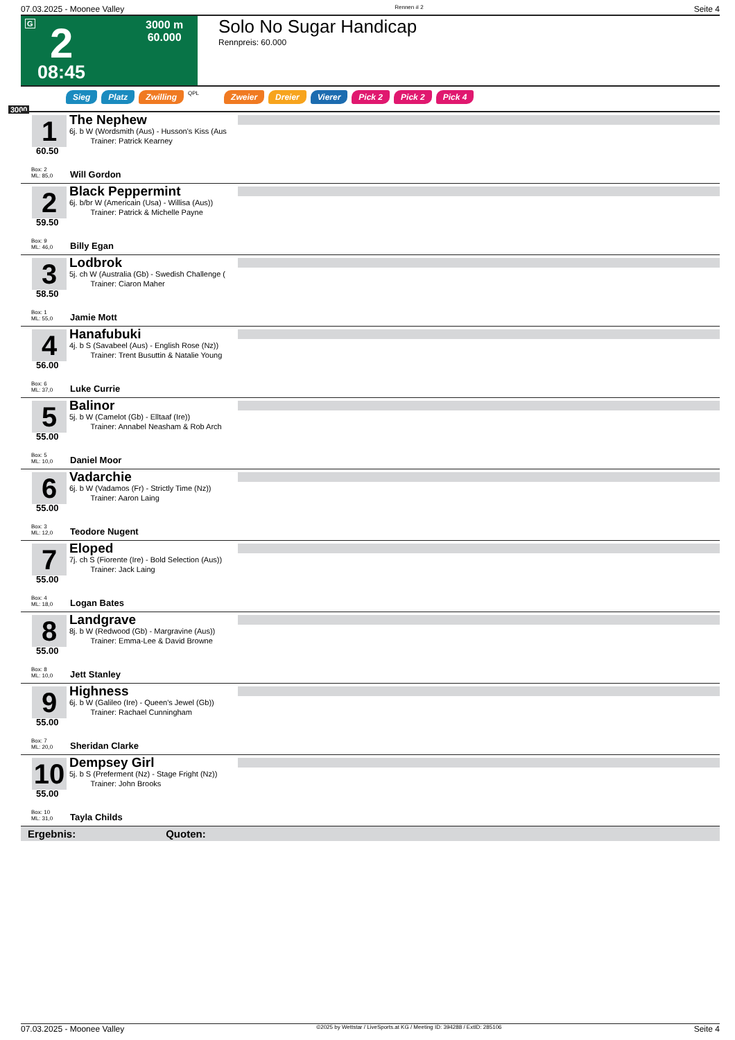07.03.2025 - Moonee Valley Rennen # 2 Seite 4
G 2 3000 m
60.000
08:45
Solo No Sugar Handicap
Rennpreis: 60.000
Sieg Platz Zwilling QPL Zweier Dreier Vierer Pick 2 Pick 2 Pick 4
3000
1
The Nephew
6j. b W (Wordsmith (Aus) - Husson's Kiss (Aus
Trainer: Patrick Kearney
60.50
Box: 2
ML: 85,0
Will Gordon
2
Black Peppermint
6j. b/br W (Americain (Usa) - Willisa (Aus))
Trainer: Patrick & Michelle Payne
59.50
Box: 9
ML: 46,0
Billy Egan
3
Lodbrok
5j. ch W (Australia (Gb) - Swedish Challenge (
Trainer: Ciaron Maher
58.50
Box: 1
ML: 55,0
Jamie Mott
4
Hanafubuki
4j. b S (Savabeel (Aus) - English Rose (Nz))
Trainer: Trent Busuttin & Natalie Young
56.00
Box: 6
ML: 37,0
Luke Currie
5
Balinor
5j. b W (Camelot (Gb) - Elltaaf (Ire))
Trainer: Annabel Neasham & Rob Arch
55.00
Box: 5
ML: 10,0
Daniel Moor
6
Vadarchie
6j. b W (Vadamos (Fr) - Strictly Time (Nz))
Trainer: Aaron Laing
55.00
Box: 3
ML: 12,0
Teodore Nugent
7
Eloped
7j. ch S (Fiorente (Ire) - Bold Selection (Aus))
Trainer: Jack Laing
55.00
Box: 4
ML: 18,0
Logan Bates
8
Landgrave
8j. b W (Redwood (Gb) - Margravine (Aus))
Trainer: Emma-Lee & David Browne
55.00
Box: 8
ML: 10,0
Jett Stanley
9
Highness
6j. b W (Galileo (Ire) - Queen's Jewel (Gb))
Trainer: Rachael Cunningham
55.00
Box: 7
ML: 20,0
Sheridan Clarke
10
Dempsey Girl
5j. b S (Preferment (Nz) - Stage Fright (Nz))
Trainer: John Brooks
55.00
Box: 10
ML: 31,0
Tayla Childs
Ergebnis: Quoten:
07.03.2025 - Moonee Valley ©2025 by Wettstar / LiveSports.at KG / Meeting ID: 394288 / ExtID: 285106 Seite 4